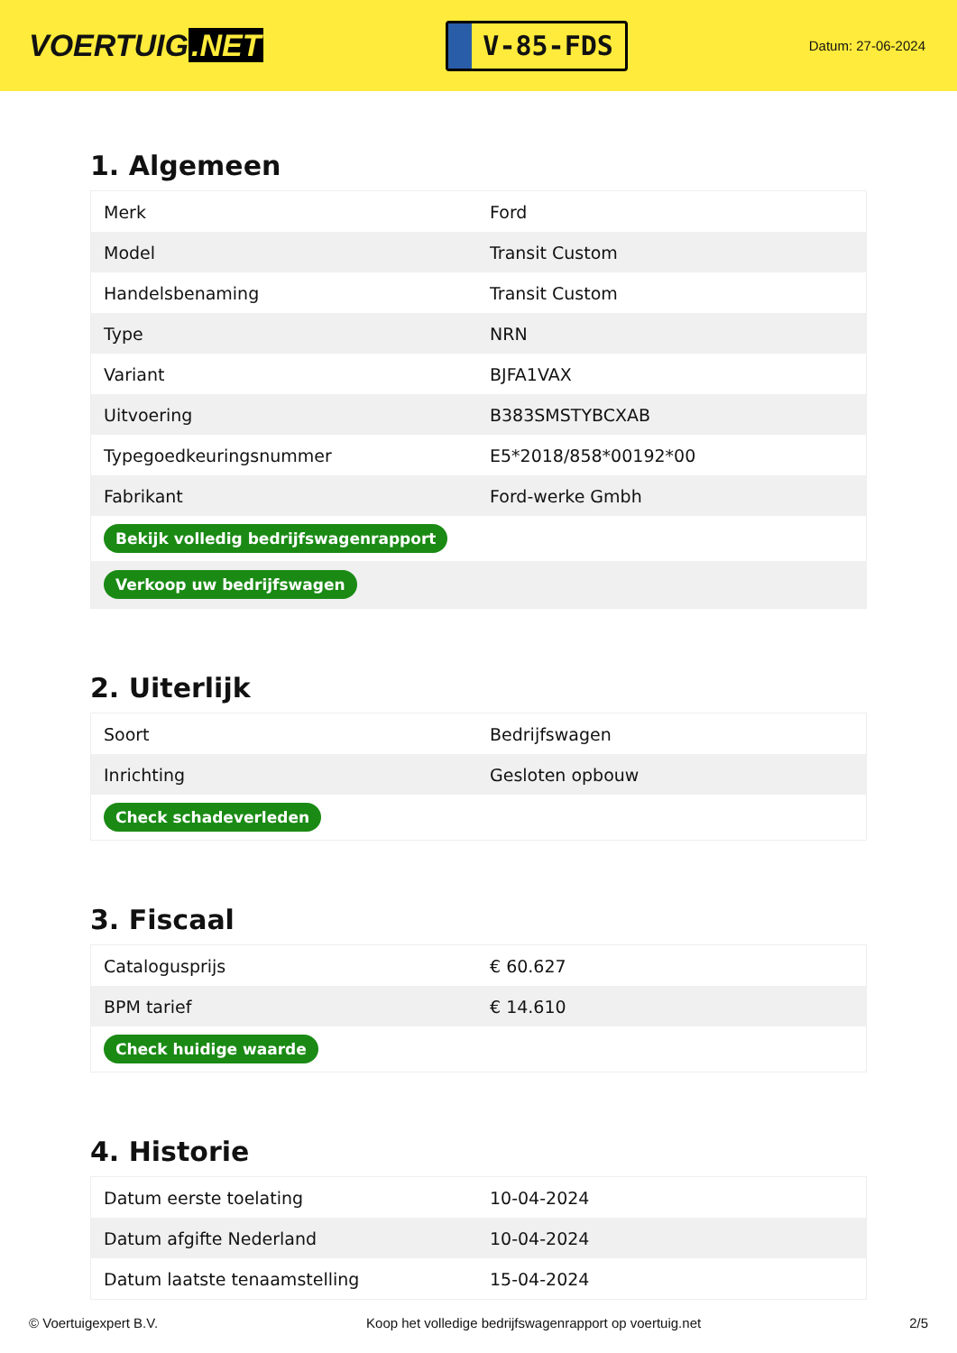VOERTUIG.NET
V-85-FDS
Datum: 27-06-2024
1. Algemeen
| Merk | Ford |
| Model | Transit Custom |
| Handelsbenaming | Transit Custom |
| Type | NRN |
| Variant | BJFA1VAX |
| Uitvoering | B383SMSTYBCXAB |
| Typegoedkeuringsnummer | E5*2018/858*00192*00 |
| Fabrikant | Ford-werke Gmbh |
| Bekijk volledig bedrijfswagenrapport | |
| Verkoop uw bedrijfswagen | |
2. Uiterlijk
| Soort | Bedrijfswagen |
| Inrichting | Gesloten opbouw |
| Check schadeverleden | |
3. Fiscaal
| Catalogusprijs | € 60.627 |
| BPM tarief | € 14.610 |
| Check huidige waarde | |
4. Historie
| Datum eerste toelating | 10-04-2024 |
| Datum afgifte Nederland | 10-04-2024 |
| Datum laatste tenaamstelling | 15-04-2024 |
© Voertuigexpert B.V. Koop het volledige bedrijfswagenrapport op voertuig.net 2/5